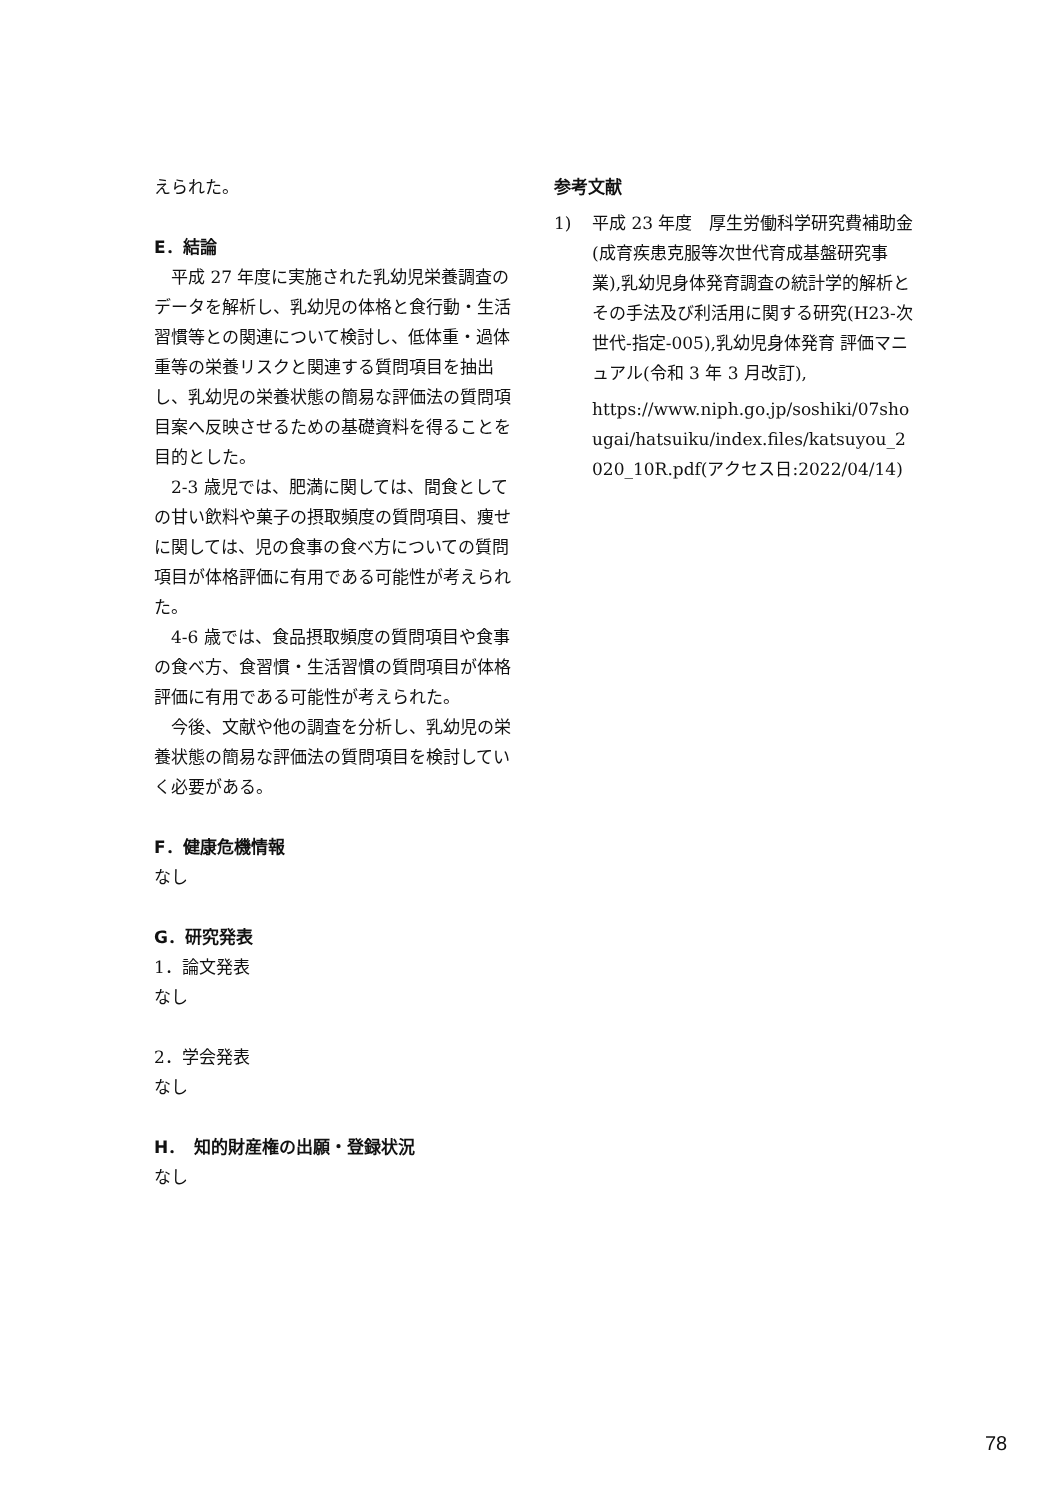えられた。
E．結論
　平成 27 年度に実施された乳幼児栄養調査のデータを解析し、乳幼児の体格と食行動・生活習慣等との関連について検討し、低体重・過体重等の栄養リスクと関連する質問項目を抽出し、乳幼児の栄養状態の簡易な評価法の質問項目案へ反映させるための基礎資料を得ることを目的とした。
　2-3 歳児では、肥満に関しては、間食としての甘い飲料や菓子の摂取頻度の質問項目、痩せに関しては、児の食事の食べ方についての質問項目が体格評価に有用である可能性が考えられた。
　4-6 歳では、食品摂取頻度の質問項目や食事の食べ方、食習慣・生活習慣の質問項目が体格評価に有用である可能性が考えられた。
　今後、文献や他の調査を分析し、乳幼児の栄養状態の簡易な評価法の質問項目を検討していく必要がある。
F．健康危機情報
なし
G．研究発表
1．論文発表
なし
2．学会発表
なし
H．　知的財産権の出願・登録状況
なし
参考文献
1) 平成 23 年度　厚生労働科学研究費補助金(成育疾患克服等次世代育成基盤研究事業),乳幼児身体発育調査の統計学的解析とその手法及び利活用に関する研究(H23-次世代-指定-005),乳幼児身体発育 評価マニュアル(令和 3 年 3 月改訂),
https://www.niph.go.jp/soshiki/07shougai/hatsuiku/index.files/katsuyou_2020_10R.pdf(アクセス日:2022/04/14)
78